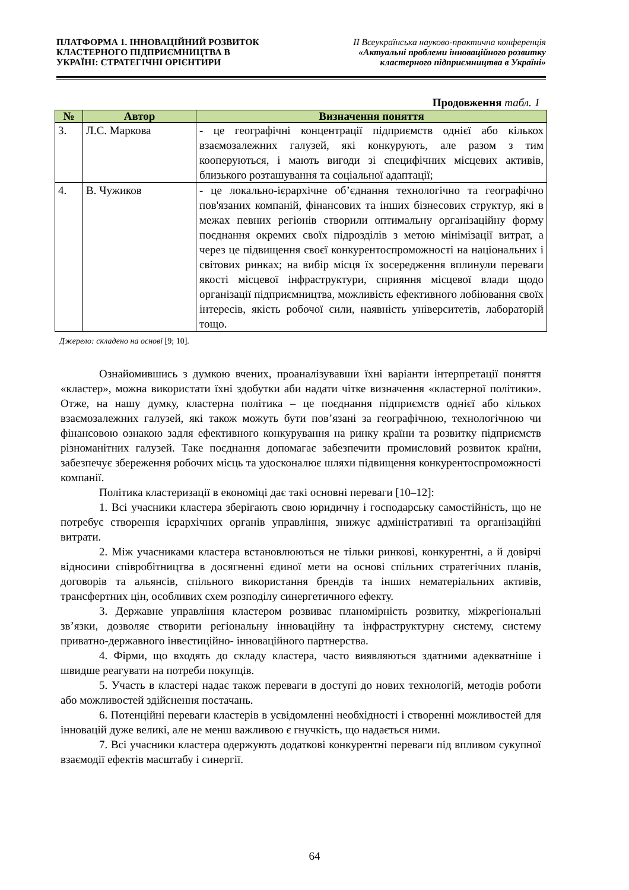ПЛАТФОРМА 1. ІННОВАЦІЙНИЙ РОЗВИТОК
КЛАСТЕРНОГО ПІДПРИЄМНИЦТВА В
УКРАЇНІ: СТРАТЕГІЧНІ ОРІЄНТИРИ
ІІ Всеукраїнська науково-практична конференція
«Актуальні проблеми інноваційного розвитку
кластерного підприємництва в Україні»
Продовження табл. 1
| № | Автор | Визначення поняття |
| --- | --- | --- |
| 3. | Л.С. Маркова | - це географічні концентрації підприємств однієї або кількох взаємозалежних галузей, які конкурують, але разом з тим кооперуються, і мають вигоди зі специфічних місцевих активів, близького розташування та соціальної адаптації; |
| 4. | В. Чужиков | - це локально-ієрархічне об’єднання технологічно та географічно пов'язаних компаній, фінансових та інших бізнесових структур, які в межах певних регіонів створили оптимальну організаційну форму поєднання окремих своїх підрозділів з метою мінімізації витрат, а через це підвищення своєї конкурентоспроможності на національних і світових ринках; на вибір місця їх зосередження вплинули переваги якості місцевої інфраструктури, сприяння місцевої влади щодо організації підприємництва, можливість ефективного лобіювання своїх інтересів, якість робочої сили, наявність університетів, лабораторій тощо. |
Джерело: складено на основі [9; 10].
Ознайомившись з думкою вчених, проаналізувавши їхні варіанти інтерпретації поняття «кластер», можна використати їхні здобутки аби надати чітке визначення «кластерної політики». Отже, на нашу думку, кластерна політика – це поєднання підприємств однієї або кількох взаємозалежних галузей, які також можуть бути пов’язані за географічною, технологічною чи фінансовою ознакою задля ефективного конкурування на ринку країни та розвитку підприємств різноманітних галузей. Таке поєднання допомагає забезпечити промисловий розвиток країни, забезпечує збереження робочих місць та удосконалює шляхи підвищення конкурентоспроможності компанії.
Політика кластеризації в економіці дає такі основні переваги [10–12]:
1. Всі учасники кластера зберігають свою юридичну і господарську самостійність, що не потребує створення ієрархічних органів управління, знижує адміністративні та організаційні витрати.
2. Між учасниками кластера встановлюються не тільки ринкові, конкурентні, а й довірчі відносини співробітництва в досягненні єдиної мети на основі спільних стратегічних планів, договорів та альянсів, спільного використання брендів та інших нематеріальних активів, трансфертних цін, особливих схем розподілу синергетичного ефекту.
3. Державне управління кластером розвиває планомірність розвитку, міжрегіональні зв’язки, дозволяє створити регіональну інноваційну та інфраструктурну систему, систему приватно-державного інвестиційно- інноваційного партнерства.
4. Фірми, що входять до складу кластера, часто виявляються здатними адекватніше і швидше реагувати на потреби покупців.
5. Участь в кластері надає також переваги в доступі до нових технологій, методів роботи або можливостей здійснення постачань.
6. Потенційні переваги кластерів в усвідомленні необхідності і створенні можливостей для інновацій дуже великі, але не менш важливою є гнучкість, що надається ними.
7. Всі учасники кластера одержують додаткові конкурентні переваги під впливом сукупної взаємодії ефектів масштабу і синергії.
64